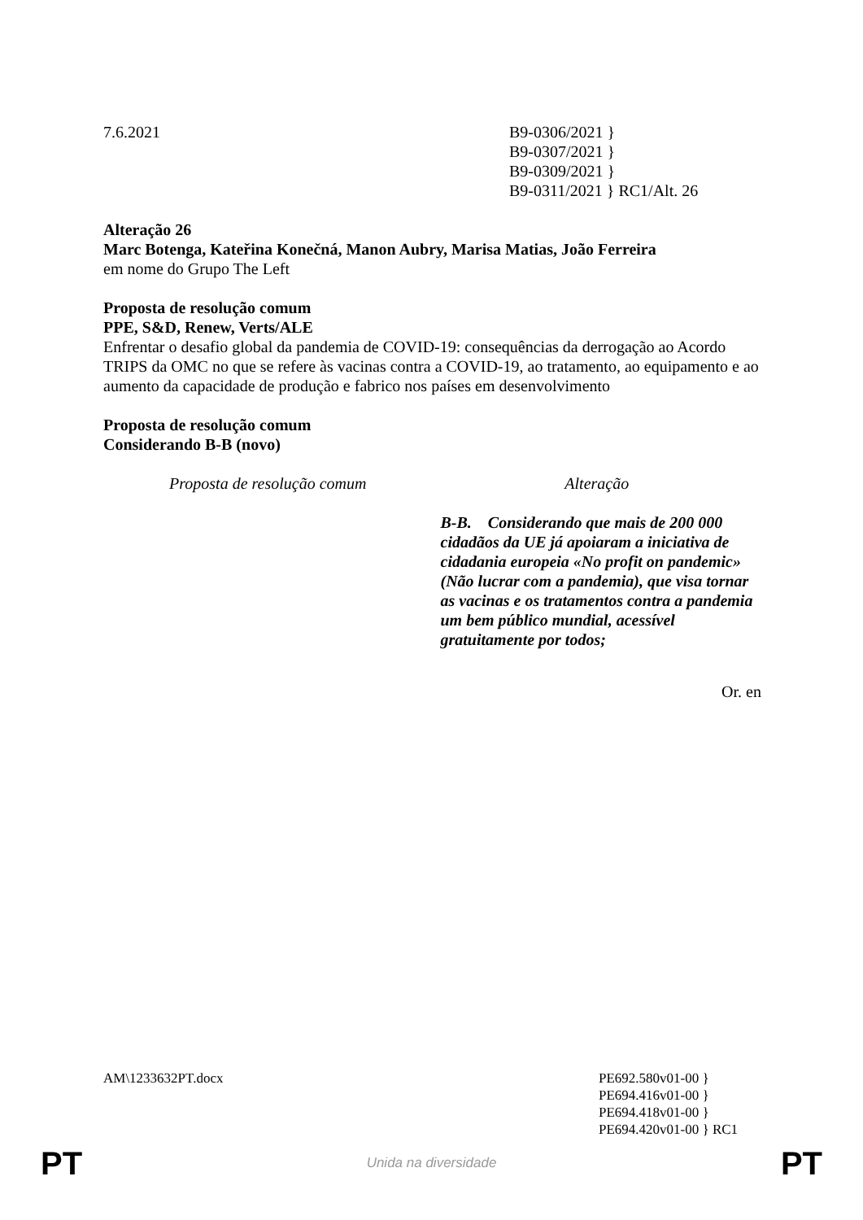7.6.2021 B9-0306/2021 }
B9-0307/2021 }
B9-0309/2021 }
B9-0311/2021 } RC1/Alt. 26
Alteração 26
Marc Botenga, Kateřina Konečná, Manon Aubry, Marisa Matias, João Ferreira
em nome do Grupo The Left
Proposta de resolução comum
PPE, S&D, Renew, Verts/ALE
Enfrentar o desafio global da pandemia de COVID-19: consequências da derrogação ao Acordo TRIPS da OMC no que se refere às vacinas contra a COVID-19, ao tratamento, ao equipamento e ao aumento da capacidade de produção e fabrico nos países em desenvolvimento
Proposta de resolução comum
Considerando B-B (novo)
| Proposta de resolução comum | Alteração |
| --- | --- |
| | B-B. Considerando que mais de 200 000 cidadãos da UE já apoiaram a iniciativa de cidadania europeia «No profit on pandemic» (Não lucrar com a pandemia), que visa tornar as vacinas e os tratamentos contra a pandemia um bem público mundial, acessível gratuitamente por todos; |
Or. en
AM\1233632PT.docx PE692.580v01-00 }
PE694.416v01-00 }
PE694.418v01-00 }
PE694.420v01-00 } RC1
PT Unida na diversidade PT